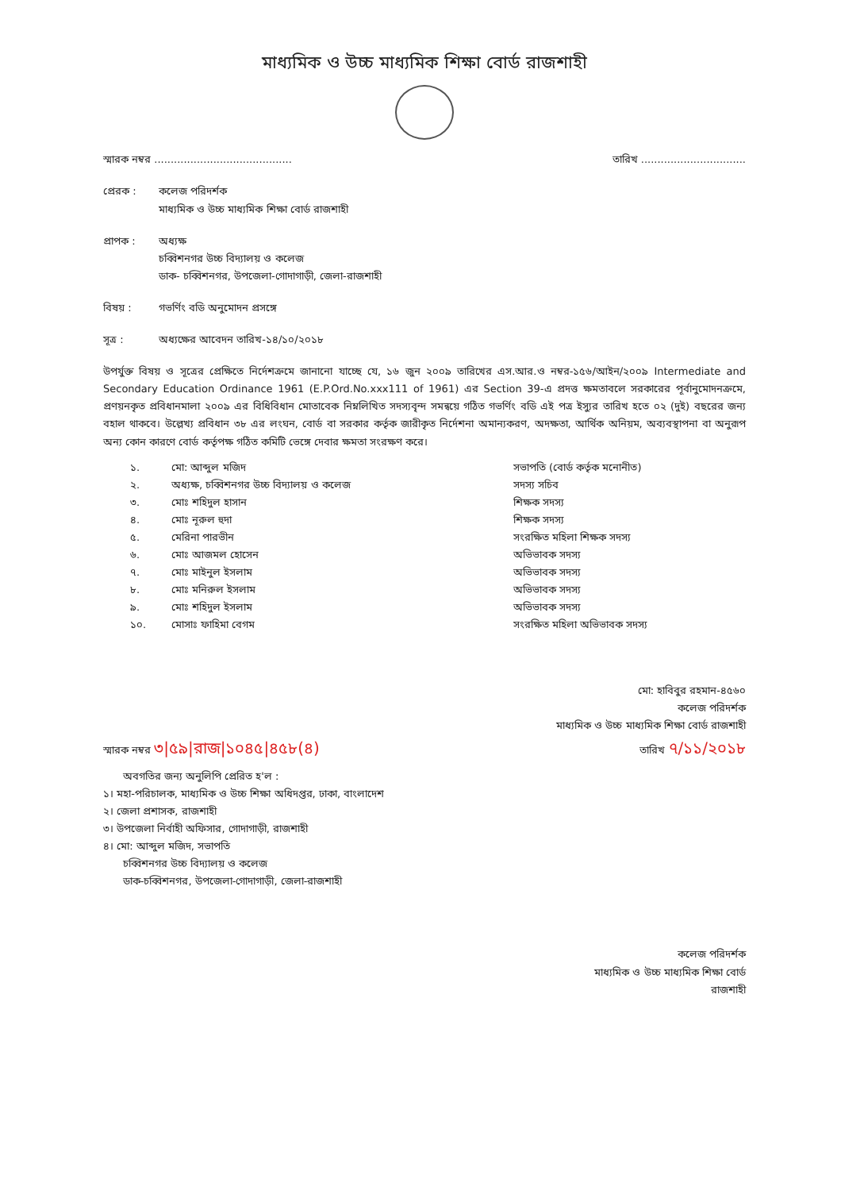মাধ্যমিক ও উচ্চ মাধ্যমিক শিক্ষা বোর্ড রাজশাহী
স্মারক নম্বর .......................................... তারিখ ................................
প্রেরক : কলেজ পরিদর্শক
মাধ্যমিক ও উচ্চ মাধ্যমিক শিক্ষা বোর্ড রাজশাহী
প্রাপক : অধ্যক্ষ
চব্বিশনগর উচ্চ বিদ্যালয় ও কলেজ
ডাক- চব্বিশনগর, উপজেলা-গোদাগাড়ী, জেলা-রাজশাহী
বিষয় : গভর্ণিং বডি অনুমোদন প্রসঙ্গে
সূত্র : অধ্যক্ষের আবেদন তারিখ-১৪/১০/২০১৮
উপর্যুক্ত বিষয় ও সূত্রের প্রেক্ষিতে নির্দেশক্রমে জানানো যাচ্ছে যে, ১৬ জুন ২০০৯ তারিখের এস.আর.ও নম্বর-১৫৬/আইন/২০০৯ Intermediate and Secondary Education Ordinance 1961 (E.P.Ord.No.xxx111 of 1961) এর Section 39-এ প্রদত্ত ক্ষমতাবলে সরকারের পূর্বানুমোদনক্রমে, প্রণয়নকৃত প্রবিধানমালা ২০০৯ এর বিধিবিধান মোতাবেক নিম্নলিখিত সদস্যবৃন্দ সমন্বয়ে গঠিত গভর্ণিং বডি এই পত্র ইস্যুর তারিখ হতে ০২ (দুই) বছরের জন্য বহাল থাকবে। উল্লেখ্য প্রবিধান ৩৮ এর লংঘন, বোর্ড বা সরকার কর্তৃক জারীকৃত নির্দেশনা অমান্যকরণ, অদক্ষতা, আর্থিক অনিয়ম, অব্যবস্থাপনা বা অনুরূপ অন্য কোন কারণে বোর্ড কর্তৃপক্ষ গঠিত কমিটি ভেঙ্গে দেবার ক্ষমতা সংরক্ষণ করে।
| ১. | মো: আব্দুল মজিদ | সভাপতি (বোর্ড কর্তৃক মনোনীত) |
| ২. | অধ্যক্ষ, চব্বিশনগর উচ্চ বিদ্যালয় ও কলেজ | সদস্য সচিব |
| ৩. | মোঃ শহিদুল হাসান | শিক্ষক সদস্য |
| ৪. | মোঃ নূরুল হুদা | শিক্ষক সদস্য |
| ৫. | মেরিনা পারভীন | সংরক্ষিত মহিলা শিক্ষক সদস্য |
| ৬. | মোঃ আজমল হোসেন | অভিভাবক সদস্য |
| ৭. | মোঃ মাইনুল ইসলাম | অভিভাবক সদস্য |
| ৮. | মোঃ মনিরুল ইসলাম | অভিভাবক সদস্য |
| ৯. | মোঃ শহিদুল ইসলাম | অভিভাবক সদস্য |
| ১০. | মোসাঃ ফাহিমা বেগম | সংরক্ষিত মহিলা অভিভাবক সদস্য |
মো: হাবিবুর রহমান-৪৫৬০
কলেজ পরিদর্শক
মাধ্যমিক ও উচ্চ মাধ্যমিক শিক্ষা বোর্ড রাজশাহী
স্মারক নম্বর ৩|৫৯|রাজ|১০৪৫|৪৫৮(৪) তারিখ ৭/১১/২০১৮
অবগতির জন্য অনুলিপি প্রেরিত হ'ল :
১। মহা-পরিচালক, মাধ্যমিক ও উচ্চ শিক্ষা অধিদপ্তর, ঢাকা, বাংলাদেশ
২। জেলা প্রশাসক, রাজশাহী
৩। উপজেলা নির্বাহী অফিসার, গোদাগাড়ী, রাজশাহী
৪। মো: আব্দুল মজিদ, সভাপতি
চব্বিশনগর উচ্চ বিদ্যালয় ও কলেজ
ডাক-চব্বিশনগর, উপজেলা-গোদাগাড়ী, জেলা-রাজশাহী
কলেজ পরিদর্শক
মাধ্যমিক ও উচ্চ মাধ্যমিক শিক্ষা বোর্ড
রাজশাহী